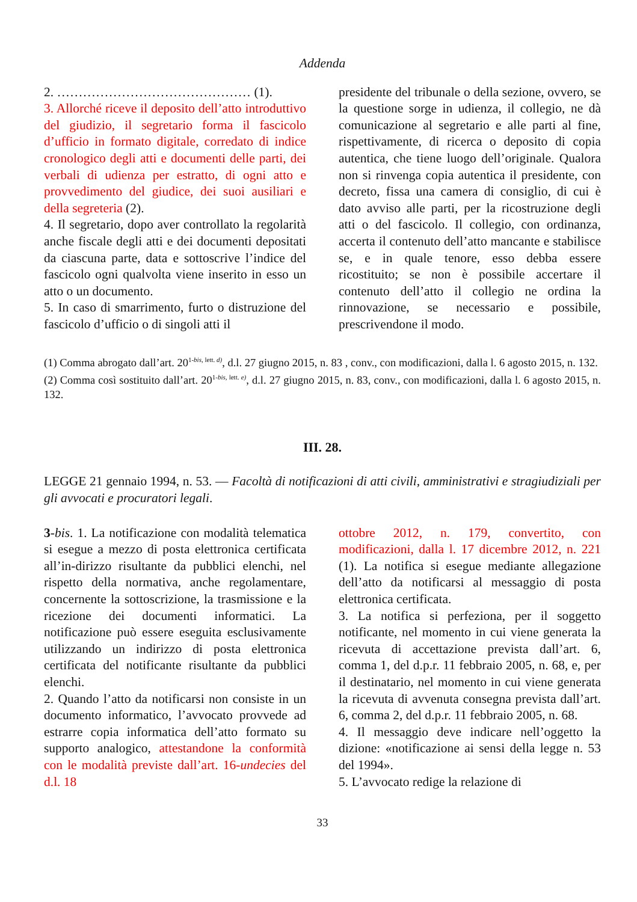Addenda
2. ……………………………………… (1).
3. Allorché riceve il deposito dell’atto introduttivo del giudizio, il segretario forma il fascicolo d’ufficio in formato digitale, corredato di indice cronologico degli atti e documenti delle parti, dei verbali di udienza per estratto, di ogni atto e provvedimento del giudice, dei suoi ausiliari e della segreteria (2).
4. Il segretario, dopo aver controllato la regolarità anche fiscale degli atti e dei documenti depositati da ciascuna parte, data e sottoscrive l’indice del fascicolo ogni qualvolta viene inserito in esso un atto o un documento.
5. In caso di smarrimento, furto o distruzione del fascicolo d’ufficio o di singoli atti il
presidente del tribunale o della sezione, ovvero, se la questione sorge in udienza, il collegio, ne dà comunicazione al segretario e alle parti al fine, rispettivamente, di ricerca o deposito di copia autentica, che tiene luogo dell’originale. Qualora non si rinvenga copia autentica il presidente, con decreto, fissa una camera di consiglio, di cui è dato avviso alle parti, per la ricostruzione degli atti o del fascicolo. Il collegio, con ordinanza, accerta il contenuto dell’atto mancante e stabilisce se, e in quale tenore, esso debba essere ricostituito; se non è possibile accertare il contenuto dell’atto il collegio ne ordina la rinnovazione, se necessario e possibile, prescrivendone il modo.
(1) Comma abrogato dall’art. 20<sup>1-bis, lett. d)</sup>, d.l. 27 giugno 2015, n. 83 , conv., con modificazioni, dalla l. 6 agosto 2015, n. 132.
(2) Comma così sostituito dall’art. 20<sup>1-bis, lett. e)</sup>, d.l. 27 giugno 2015, n. 83, conv., con modificazioni, dalla l. 6 agosto 2015, n. 132.
III. 28.
LEGGE 21 gennaio 1994, n. 53. — Facoltà di notificazioni di atti civili, amministrativi e stragiudiziali per gli avvocati e procuratori legali.
3-bis. 1. La notificazione con modalità telematica si esegue a mezzo di posta elettronica certificata all’in-dirizzo risultante da pubblici elenchi, nel rispetto della normativa, anche regolamentare, concernente la sottoscrizione, la trasmissione e la ricezione dei documenti informatici. La notificazione può essere eseguita esclusivamente utilizzando un indirizzo di posta elettronica certificata del notificante risultante da pubblici elenchi.
2. Quando l’atto da notificarsi non consiste in un documento informatico, l’avvocato provvede ad estrarre copia informatica dell’atto formato su supporto analogico, attestandone la conformità con le modalità previste dall’art. 16-undecies del d.l. 18
ottobre 2012, n. 179, convertito, con modificazioni, dalla l. 17 dicembre 2012, n. 221 (1). La notifica si esegue mediante allegazione dell’atto da notificarsi al messaggio di posta elettronica certificata.
3. La notifica si perfeziona, per il soggetto notificante, nel momento in cui viene generata la ricevuta di accettazione prevista dall’art. 6, comma 1, del d.p.r. 11 febbraio 2005, n. 68, e, per il destinatario, nel momento in cui viene generata la ricevuta di avvenuta consegna prevista dall’art. 6, comma 2, del d.p.r. 11 febbraio 2005, n. 68.
4. Il messaggio deve indicare nell’oggetto la dizione: «notificazione ai sensi della legge n. 53 del 1994».
5. L’avvocato redige la relazione di
33